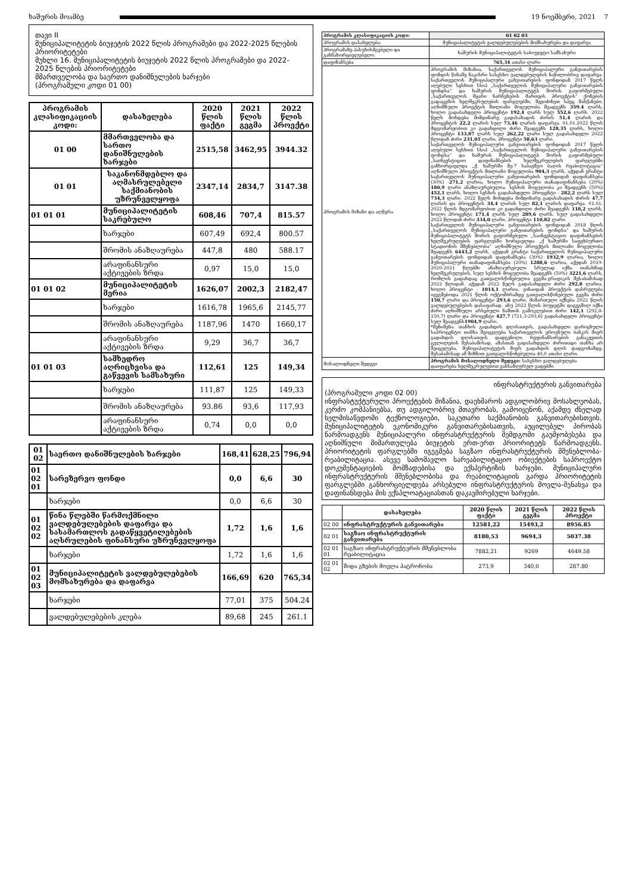ხაშურის მოამბე 19 ნოემბერი, 2021 7
თავი II
მუნიციპალიტეტის ბიუჯეტის 2022 წლის პროგრამები და 2022-2025 წლების პრიორიტეტები
მუხლი 16. მუნიციპალიტეტის ბიუჯეტის 2022 წლის პროგრამები და 2022-2025 წლების პრიორიტეტები
მმართველობა და საერთო დანიშნულების ხარჯები
(პროგრამული კოდი 01 00)
| პროგრამის კლასიფიკაციის კოდი: | დასახელება | 2020 წლის ფაქტი | 2021 წლის გეგმა | 2022 წლის პროექტი |
| 01 00 | მმართველობა და სართო დანიშნულების ხარჯები | 2515,58 | 3462,95 | 3944.32 |
| 01 01 | საკანონმდებლო და აღმასრულებელი საქმიანობის უზრუნველყოფა | 2347,14 | 2834,7 | 3147.38 |
| 01 01 01 | მუნიციპალიტეტის საკრებულო | 608,46 | 707,4 | 815.57 |
| | ხარჯები | 607,49 | 692,4 | 800.57 |
| | შრომის ანაზღაურება | 447,8 | 480 | 588.17 |
| | არაფინანსური აქტივების ზრდა | 0,97 | 15,0 | 15,0 |
| 01 01 02 | მუნიციპალიტეტის მერია | 1626,07 | 2002,3 | 2182,47 |
| | ხარჯები | 1616,78 | 1965,6 | 2145,77 |
| | შრომის ანაზღაურება | 1187,96 | 1470 | 1660,17 |
| | არაფინანსური აქტივების ზრდა | 9,29 | 36,7 | 36,7 |
| 01 01 03 | სამხედრო აღრიცხვისა და გაწვევის სამსახური | 112,61 | 125 | 149,34 |
| | ხარჯები | 111,87 | 125 | 149,33 |
| | შრომის ანაზღაურება | 93.86 | 93,6 | 117,93 |
| | არაფინანსური აქტივების ზრდა | 0,74 | 0,0 | 0,0 |
| 01 02 | საერთო დანიშნულების ხარჯები | 168,41 | 628,25 | 796,94 |
| 01 02 01 | სარეზერვო ფონდი | 0,0 | 6,6 | 30 |
| | ხარჯები | 0,0 | 6,6 | 30 |
| 01 02 02 | წინა წლებში წარმოქმნილი ვალდებულებების დაფარვა და სასამართლოს გადაწყვეტილებების აღსრულების ფინანსური უზრუნველყოფა | 1,72 | 1,6 | 1,6 |
| | ხარჯები | 1,72 | 1,6 | 1,6 |
| 01 02 03 | მუნიციპალიტეტის ვალდებულებების მომსახურება და დაფარვა | 166,69 | 620 | 765,34 |
| | ხარჯები | 77,01 | 375 | 504.24 |
| | ვალდებულებების კლება | 89,68 | 245 | 261.1 |
| პროგრამის კლასიფიკაციის კოდი: | 01 02 03 |
| პროგრამის დასახელება: | მუნიციპალიტეტის ვალდებულებების მომსახურება და დაფარვა |
| პროგრამაზე პასუხისმგებელი და განმახორციელებელი: | ხაშურის მუნიციპალიტეტის საბიუჯეტო სამსახური |
| დაფინანსება | 765,34 ათასი ლარი |
| პროგრამის მიზანი და აღწერა | პროგრამის მიზანია, საქართველოს მუნიციპალური განვითარების ფონდის წინაშე ნაკისრი სასესხო ვალდებულების ნაწილობრივ დაფარვა. საქართველოს მუნიციპალური განვითარების ფონდიდან 2017 წელს აღებული სესხით სსიპ „საქართველოს მუნიციპალური განვითარების ფონდსა“ და ხაშურის მუნიციპალიტეტს შორის გაფორმებული „საქართველოს მყარი ნარჩენების მართვის პროექტის“ ქონების გადაცემის ხელშეკრულების ფარგლებში, შევიძინეთ სპეც მანქანები. აღნიშნული პროექტის მთლიანი მოცულობა შეადგენს 359.4 ლარს, ხოლო გადასახდელი პროცენტი 192,4 ლარს სულ 552,6 ლარს. 2022 წელს მოხდება მიმდინარე გადასახადის ძირის 51,4 ლარის და პროცენტის 22,2 ლარის სულ 73,46 ლარის დაფარვა. 01.01.2022 წლის მდგომარეობით კი გადახდილი ძირი შეადგენს 128,35 ლარს, ხოლო პროცენტი 133,87 ლარს სულ 262,22 ლარი სულ გადასახდელი 2022 წლიდან ძირი 231,05 ლარი, პროცენტი 58,63 ლარი. საქართველოს მუნიციპალური განვითარების ფონდიდან 2017 წელს აღებული სესხით სსიპ „საქართველოს მუნიციპალური განვითარების ფონდსა“ და ხაშურის მუნიციპალიტეტს შორის გაფორმებული „საინვესტიციო დაფინანსების ხელშეკრულების ფარგლებში განხორციელდა „ქ. ხაშურში მე-7 საბავშვო ბაღის რეაბილიტაცია“ აღნიშნული პროექტის მთლიანი მოცულობა 904,3 ლარს, აქედან გრანტი საქართველოს მუნიციპალური განვითარების ფონდიდან დაფინანსება (30%) - 271,2 ლარია, ხოლო მუნიციპალური თანადაფინანსება (20%) 180,9 ლარი ანაზღაურებულია. სესხის მოცულობა კი შეადგენს (50%) 452,1 ლარს, ხოლო სესხის გადასახდელი პროცენტი - 282,2 ლარს სულ 734,3 ლარი. 2022 წელს მოხდება მიმდინარე გადასახადის ძირის 47,7 ლარის და პროცენტის 34,4 ლარის სულ 82,1 ლარის დაფარვა. 01.01. 2022 წლის მდგომარეობით კი გადახდილი ძირი შეადგენს 118,2 ლარს, ხოლო პროცენტი 171,4 ლარს სულ 289,6 ლარს. სულ გადასახდელი 2022 წლიდან ძირი 334,0 ლარი, პროცენტი 110,82 ლარი. საქართველოს მუნიციპალური განვითარების ფონდიდან 2018 წლის „საქართველოს მუნიციპალური განვითარების ფონდსა“ და ხაშურის მუნიციპალიტეტს შორის გაფორმებული „საინვესტიციო დაფინანსების ხელშეკრულების ფარგლებში ხორციელდა „ქ ხაშურში საფეხბურთო სტადიონის მშენებლობა“ აღნიშნული პროექტის მთლიანი მოცულობა შეადგენს 6443,2 ლარს, აქედან გრანტი საქართველოს მუნიციპალური განვითარების ფონდიდან დაფინანსება (30%) 1932,9 ლარია, ხოლო მუნიციპალური თანადაფინანსება (20%) 1288,6 ლარია, აქედან 2019-2020-2021 წლებში ანაზღაურებული სრულად იქნა თანახმად ხელშეკრულების, სულ სესხის მოცულობა შეადგენს (50%) 3221,6 ლარს, რომლის გადახდაც გათვალისწინებულია გეგმა-გრაფიკის შესაბამისად 2022 წლიდან. აქედან 2022 წელს გადასახდელი ძირი 292,8 ლარია, ხოლო პროცენტი - 1014,1 ლარია, ვინაიდან პროექტის დასრულება იგეგმებოდა 2021 წლის ოქტომბრამდე გათვალისწინებული გეგმა ძირი 150,7 ლარი და პროცენტი 293,6 ლარი, მიმართული იქნება 2022 წლის ვალდებულებების დასაფარად. ანუ 2022 წლის ბიუჯეტში დაგეგმილ იქნა ძირი აღნიშნული არსებული ნაშთის გამოკლებით ძირი 142,1 (292,8-150,7) ლარი და პროცენტი 427,7 (721,3-293,6) გადასახდელი პროცენტი სულ შეადგენს 1904,9 ლარი. *შენიშვნა: თანხის გადახდის დღისათვის, გადასახდელი დარიცხული საპროცენტო თანხა შეიცვლება საქართველოს ეროვნული ბანკის მიერ გადახდის დღისათვის დადგენილი რეფინანსირების განაკვეთის ცვლილების შესაბამისად, ამასთან გადასახდელი ძირითადი თანხა არ შეიცვლება, მუნიციპალიტეტის მიერ გადახდის დღის დადგომამდე. შესაბამისად ამ მიზნით გათვალისწინებულია 40,0 ათასი ლარი. |
| მოსალოდნელი შედეგი | პროგრამის მოსალოდნელი შედეგი: სასესხო ვალდებულება დაიფარება ხელშეკრულებით განსაზღვრულ ვადებში |
ინფრასტრუქტურის განვითარება
(პროგრამული კოდი 02 00)
ინფრასტუქტურული პროექტების მიზანია, დაეხმაროს ადგილობრივ მოსახლეობას, კერძო კომპანიებსა, თუ ადგილობრივ მთავრობას, გამოიყენონ, აქამდე ძნელად ხელმისაწვდომი ტექნოლოგიები, საკუთარი საქმიანობის განვითარებისთვის. მუნიციპალიტეტის ეკონომიკური განვითარებისათვის, აუცილებელ პირობას წარმოადგენს მუნიციპალური ინფრასტრუქტურის შემდგომი გაუმჯობესება და აღნიშნული მიმართულება ბიუჯეტის ერთ-ერთ პრიორიტეტს წარმოადგენს. პრიორიტეტის ფარგლებში იგეგმება საგზაო ინფრასტრუქტურის მშენებლობა-რეაბილიტაცია. ასევე სამომავლო სარეაბილიტაციო ობიექტების საპროექტო დოკუმენტაციების მომზადებისა და ექსპერტიზის ხარჯები. მუნიციპალური ინფრასტრუქტურის მშენებლობისა და რეაბილიტაციის გარდა პრიორიტეტის ფარგლებში განხორციელდება არსებული ინფრასტრუქტურის მოვლა-შენახვა და დაფინანსდება მის ექსპლოატაციასთან დაკავშირებული ხარჯები.
| | დასახელება | 2020 წლის ფაქტი | 2021 წლის გეგმა | 2022 წლის პროექტი |
| --- | --- | --- | --- | --- |
| 02 00 | ინფრასტრუქტურის განვითარება | 12581,22 | 15493,2 | 8956.85 |
| 02 01 | საგზაო ინფრასტრუქტურის განვითარება | 8180,53 | 9694,3 | 5037.38 |
| 02 01 01 | საგზაო ინფრასტრუქტურის მშენებლობა რეაბილიტაცია | 7882,21 | 9269 | 4649.58 |
| 02 01 02 | შიდა გზების მოვლა პატრონობა | 273,9 | 340,0 | 287.80 |